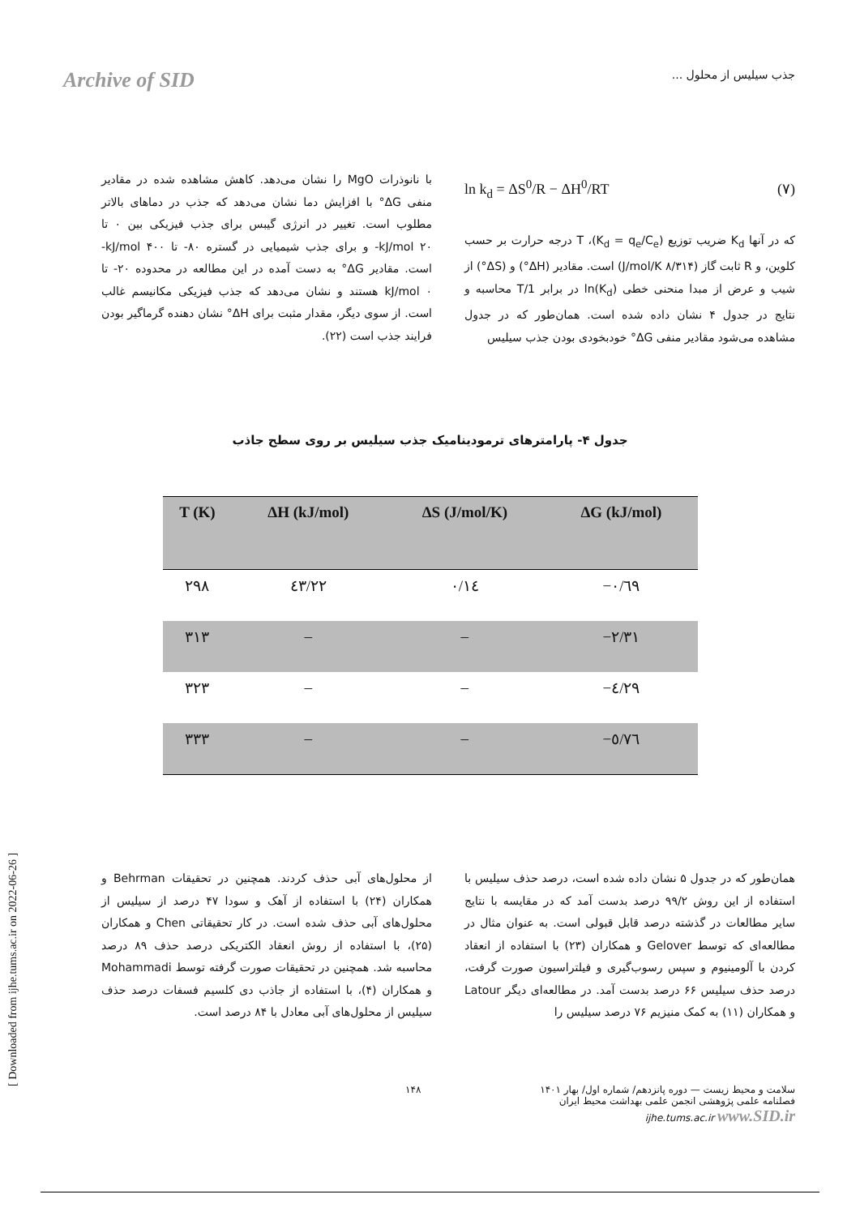Archive of SID جذب سیلیس از محلول ...
ln k<sub>d</sub> = ΔS<sup>0</sup>/R − ΔH<sup>0</sup>/RT (۷)
که در آنها K<sub>d</sub> ضریب توزیع (K<sub>d</sub> = q<sub>e</sub>/C<sub>e</sub>)، T درجه حرارت بر حسب کلوین، و R ثابت گاز (۸/۳۱۴ J/mol/K) است. مقادیر (ΔH°) و (ΔS°) از شیب و عرض از مبدا منحنی خطی ln(K<sub>d</sub>) در برابر 1/T محاسبه و نتایج در جدول ۴ نشان داده شده است. همان‌طور که در جدول مشاهده می‌شود مقادیر منفی ΔG° خودبخودی بودن جذب سیلیس
با نانوذرات MgO را نشان می‌دهد. کاهش مشاهده شده در مقادیر منفی ΔG° با افزایش دما نشان می‌دهد که جذب در دماهای بالاتر مطلوب است. تغییر در انرژی گیبس برای جذب فیزیکی بین ۰ تا kJ/mol ۲۰- و برای جذب شیمیایی در گستره ۸۰- تا kJ/mol ۴۰۰- است. مقادیر ΔG° به دست آمده در این مطالعه در محدوده ۲۰- تا kJ/mol ۰ هستند و نشان می‌دهد که جذب فیزیکی مکانیسم غالب است. از سوی دیگر، مقدار مثبت برای ΔH° نشان دهنده گرماگیر بودن فرایند جذب است (۲۲).
جدول ۴- پارامترهای ترمودینامیک جذب سیلیس بر روی سطح جاذب
| T (K) | ΔH (kJ/mol) | ΔS (J/mol/K) | ΔG (kJ/mol) |
| --- | --- | --- | --- |
| ۲۹۸ | ٤٣/٢٢ | ٠/١٤ | −٠/٦٩ |
| ۳۱۳ | – | – | −٢/٣١ |
| ۳۲۳ | – | – | −٤/٢٩ |
| ۳۳۳ | – | – | −٥/٧٦ |
همان‌طور که در جدول ۵ نشان داده شده است، درصد حذف سیلیس با استفاده از این روش ۹۹/۲ درصد بدست آمد که در مقایسه با نتایج سایر مطالعات در گذشته درصد قابل قبولی است. به عنوان مثال در مطالعه‌ای که توسط Gelover و همکاران (۲۳) با استفاده از انعقاد کردن با آلومینیوم و سپس رسوب‌گیری و فیلتراسیون صورت گرفت، درصد حذف سیلیس ۶۶ درصد بدست آمد. در مطالعه‌ای دیگر Latour و همکاران (۱۱) به کمک منیزیم ۷۶ درصد سیلیس را
از محلول‌های آبی حذف کردند. همچنین در تحقیقات Behrman و همکاران (۲۴) با استفاده از آهک و سودا ۴۷ درصد از سیلیس از محلول‌های آبی حذف شده است. در کار تحقیقاتی Chen و همکاران (۲۵)، با استفاده از روش انعقاد الکتریکی درصد حذف ۸۹ درصد محاسبه شد. همچنین در تحقیقات صورت گرفته توسط Mohammadi و همکاران (۴)، با استفاده از جاذب دی کلسیم فسفات درصد حذف سیلیس از محلول‌های آبی معادل با ۸۴ درصد است.
۱۴۸ سلامت و محیط زیست — دوره پانزدهم/ شماره اول/ بهار ۱۴۰۱
فصلنامه علمی پژوهشی انجمن علمی بهداشت محیط ایران
ijhe.tums.ac.ir www.SID.ir
[ Downloaded from ijhe.tums.ac.ir on 2022-06-26 ]